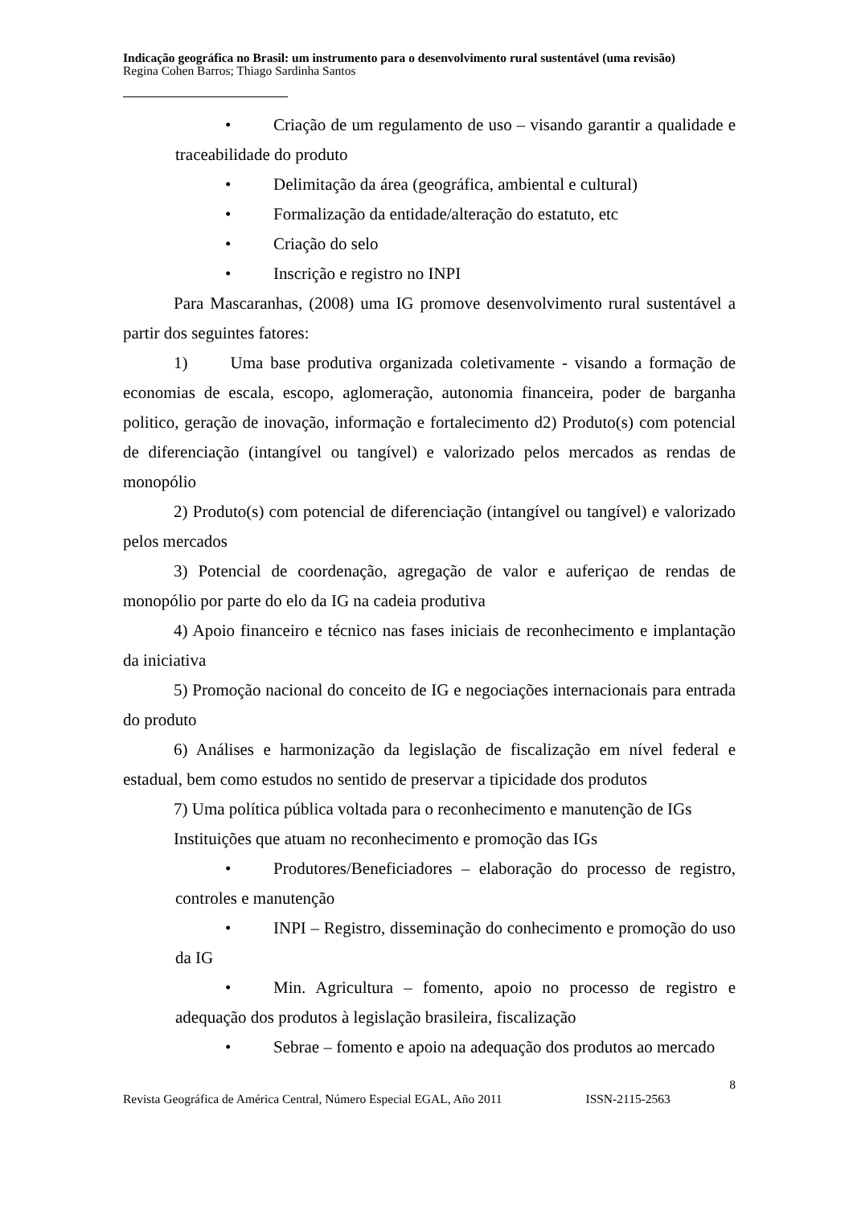Indicação geográfica no Brasil: um instrumento para o desenvolvimento rural sustentável (uma revisão)
Regina Cohen Barros; Thiago Sardinha Santos
• Criação de um regulamento de uso – visando garantir a qualidade e traceabilidade do produto
• Delimitação da área (geográfica, ambiental e cultural)
• Formalização da entidade/alteração do estatuto, etc
• Criação do selo
• Inscrição e registro no INPI
Para Mascaranhas, (2008) uma IG promove desenvolvimento rural sustentável a partir dos seguintes fatores:
1) Uma base produtiva organizada coletivamente - visando a formação de economias de escala, escopo, aglomeração, autonomia financeira, poder de barganha politico, geração de inovação, informação e fortalecimento d2) Produto(s) com potencial de diferenciação (intangível ou tangível) e valorizado pelos mercados as rendas de monopólio
2) Produto(s) com potencial de diferenciação (intangível ou tangível) e valorizado pelos mercados
3) Potencial de coordenação, agregação de valor e auferiçao de rendas de monopólio por parte do elo da IG na cadeia produtiva
4) Apoio financeiro e técnico nas fases iniciais de reconhecimento e implantação da iniciativa
5) Promoção nacional do conceito de IG e negociações internacionais para entrada do produto
6) Análises e harmonização da legislação de fiscalização em nível federal e estadual, bem como estudos no sentido de preservar a tipicidade dos produtos
7) Uma política pública voltada para o reconhecimento e manutenção de IGs
Instituições que atuam no reconhecimento e promoção das IGs
• Produtores/Beneficiadores – elaboração do processo de registro, controles e manutenção
• INPI – Registro, disseminação do conhecimento e promoção do uso da IG
• Min. Agricultura – fomento, apoio no processo de registro e adequação dos produtos à legislação brasileira, fiscalização
• Sebrae – fomento e apoio na adequação dos produtos ao mercado
8
Revista Geográfica de América Central, Número Especial EGAL, Año 2011 ISSN-2115-2563